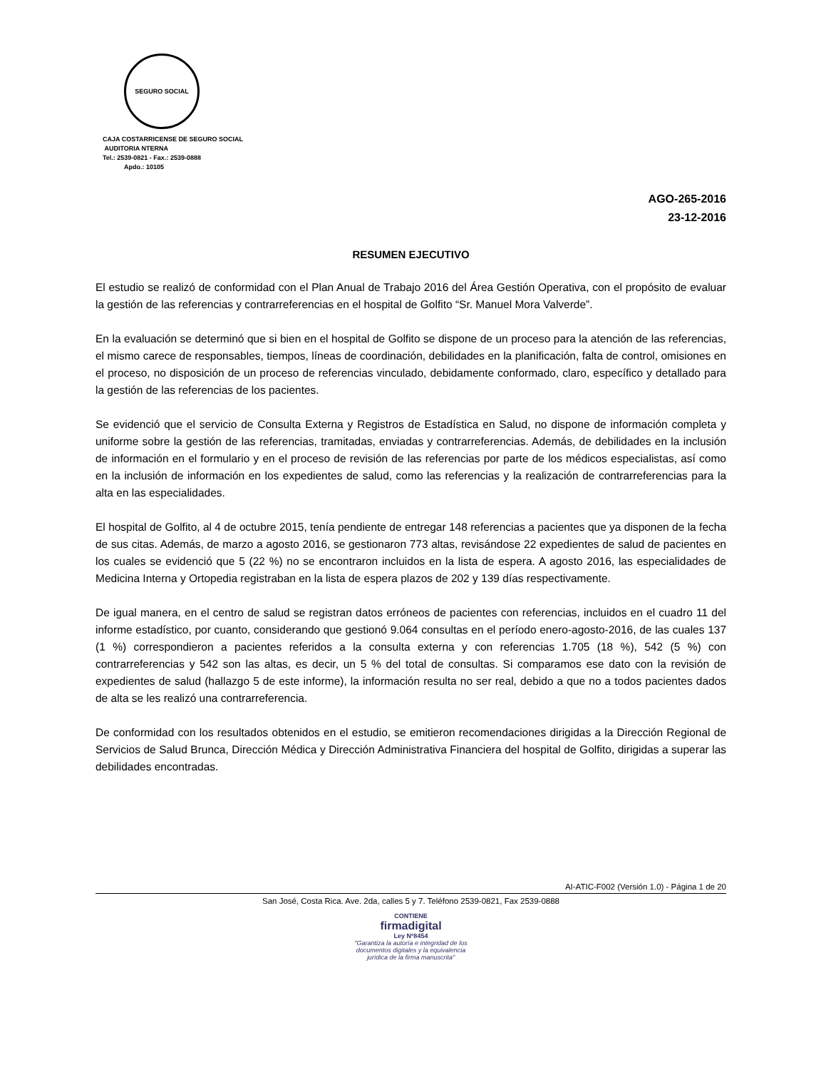SEGURO SOCIAL
CAJA COSTARRICENSE DE SEGURO SOCIAL
AUDITORIA NTERNA
Tel.: 2539-0821 - Fax.: 2539-0888
Apdo.: 10105
AGO-265-2016
23-12-2016
RESUMEN EJECUTIVO
El estudio se realizó de conformidad con el Plan Anual de Trabajo 2016 del Área Gestión Operativa, con el propósito de evaluar la gestión de las referencias y contrarreferencias en el hospital de Golfito “Sr. Manuel Mora Valverde”.
En la evaluación se determinó que si bien en el hospital de Golfito se dispone de un proceso para la atención de las referencias, el mismo carece de responsables, tiempos, líneas de coordinación, debilidades en la planificación, falta de control, omisiones en el proceso, no disposición de un proceso de referencias vinculado, debidamente conformado, claro, específico y detallado para la gestión de las referencias de los pacientes.
Se evidenció que el servicio de Consulta Externa y Registros de Estadística en Salud, no dispone de información completa y uniforme sobre la gestión de las referencias, tramitadas, enviadas y contrarreferencias. Además, de debilidades en la inclusión de información en el formulario y en el proceso de revisión de las referencias por parte de los médicos especialistas, así como en la inclusión de información en los expedientes de salud, como las referencias y la realización de contrarreferencias para la alta en las especialidades.
El hospital de Golfito, al 4 de octubre 2015, tenía pendiente de entregar 148 referencias a pacientes que ya disponen de la fecha de sus citas. Además, de marzo a agosto 2016, se gestionaron 773 altas, revisándose 22 expedientes de salud de pacientes en los cuales se evidenció que 5 (22 %) no se encontraron incluidos en la lista de espera. A agosto 2016, las especialidades de Medicina Interna y Ortopedia registraban en la lista de espera plazos de 202 y 139 días respectivamente.
De igual manera, en el centro de salud se registran datos erróneos de pacientes con referencias, incluidos en el cuadro 11 del informe estadístico, por cuanto, considerando que gestionó 9.064 consultas en el período enero-agosto-2016, de las cuales 137 (1 %) correspondieron a pacientes referidos a la consulta externa y con referencias 1.705 (18 %), 542 (5 %) con contrarreferencias y 542 son las altas, es decir, un 5 % del total de consultas. Si comparamos ese dato con la revisión de expedientes de salud (hallazgo 5 de este informe), la información resulta no ser real, debido a que no a todos pacientes dados de alta se les realizó una contrarreferencia.
De conformidad con los resultados obtenidos en el estudio, se emitieron recomendaciones dirigidas a la Dirección Regional de Servicios de Salud Brunca, Dirección Médica y Dirección Administrativa Financiera del hospital de Golfito, dirigidas a superar las debilidades encontradas.
AI-ATIC-F002 (Versión 1.0) - Página 1 de 20
San José, Costa Rica. Ave. 2da, calles 5 y 7. Teléfono 2539-0821, Fax 2539-0888
CONTIENE
firmadigital
Ley Nº8454
"Garantiza la autoría e integridad de los documentos digitales y la equivalencia jurídica de la firma manuscrita"